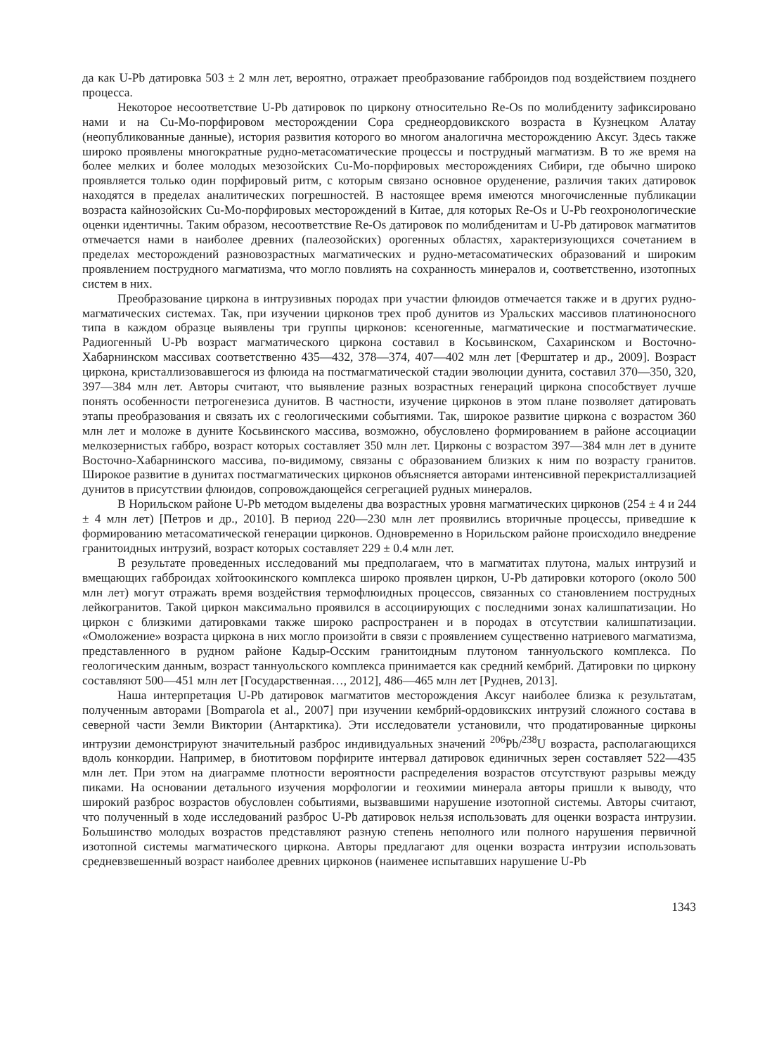да как U-Pb датировка 503 ± 2 млн лет, вероятно, отражает преобразование габброидов под воздействием позднего процесса.
Некоторое несоответствие U-Pb датировок по циркону относительно Re-Os по молибдениту зафиксировано нами и на Cu-Mo-порфировом месторождении Сора среднеордовикского возраста в Кузнецком Алатау (неопубликованные данные), история развития которого во многом аналогична месторождению Аксуг. Здесь также широко проявлены многократные рудно-метасоматические процессы и пострудный магматизм. В то же время на более мелких и более молодых мезозойских Cu-Mo-порфировых месторождениях Сибири, где обычно широко проявляется только один порфировый ритм, с которым связано основное оруденение, различия таких датировок находятся в пределах аналитических погрешностей. В настоящее время имеются многочисленные публикации возраста кайнозойских Cu-Mo-порфировых месторождений в Китае, для которых Re-Os и U-Pb геохронологические оценки идентичны. Таким образом, несоответствие Re-Os датировок по молибденитам и U-Pb датировок магматитов отмечается нами в наиболее древних (палеозойских) орогенных областях, характеризующихся сочетанием в пределах месторождений разновозрастных магматических и рудно-метасоматических образований и широким проявлением пострудного магматизма, что могло повлиять на сохранность минералов и, соответственно, изотопных систем в них.
Преобразование циркона в интрузивных породах при участии флюидов отмечается также и в других рудно-магматических системах. Так, при изучении цирконов трех проб дунитов из Уральских массивов платиноносного типа в каждом образце выявлены три группы цирконов: ксеногенные, магматические и постмагматические. Радиогенный U-Pb возраст магматического циркона составил в Косьвинском, Сахаринском и Восточно-Хабарнинском массивах соответственно 435—432, 378—374, 407—402 млн лет [Ферштатер и др., 2009]. Возраст циркона, кристаллизовавшегося из флюида на постмагматической стадии эволюции дунита, составил 370—350, 320, 397—384 млн лет. Авторы считают, что выявление разных возрастных генераций циркона способствует лучше понять особенности петрогенезиса дунитов. В частности, изучение цирконов в этом плане позволяет датировать этапы преобразования и связать их с геологическими событиями. Так, широкое развитие циркона с возрастом 360 млн лет и моложе в дуните Косьвинского массива, возможно, обусловлено формированием в районе ассоциации мелкозернистых габбро, возраст которых составляет 350 млн лет. Цирконы с возрастом 397—384 млн лет в дуните Восточно-Хабарнинского массива, по-видимому, связаны с образованием близких к ним по возрасту гранитов. Широкое развитие в дунитах постмагматических цирконов объясняется авторами интенсивной перекристаллизацией дунитов в присутствии флюидов, сопровождающейся сегрегацией рудных минералов.
В Норильском районе U-Pb методом выделены два возрастных уровня магматических цирконов (254 ± 4 и 244 ± 4 млн лет) [Петров и др., 2010]. В период 220—230 млн лет проявились вторичные процессы, приведшие к формированию метасоматической генерации цирконов. Одновременно в Норильском районе происходило внедрение гранитоидных интрузий, возраст которых составляет 229 ± 0.4 млн лет.
В результате проведенных исследований мы предполагаем, что в магматитах плутона, малых интрузий и вмещающих габброидах хойтоокинского комплекса широко проявлен циркон, U-Pb датировки которого (около 500 млн лет) могут отражать время воздействия термофлюидных процессов, связанных со становлением пострудных лейкогранитов. Такой циркон максимально проявился в ассоциирующих с последними зонах калишпатизации. Но циркон с близкими датировками также широко распространен и в породах в отсутствии калишпатизации. «Омоложение» возраста циркона в них могло произойти в связи с проявлением существенно натриевого магматизма, представленного в рудном районе Кадыр-Осским гранитоидным плутоном таннуольского комплекса. По геологическим данным, возраст таннуольского комплекса принимается как средний кембрий. Датировки по циркону составляют 500—451 млн лет [Государственная…, 2012], 486—465 млн лет [Руднев, 2013].
Наша интерпретация U-Pb датировок магматитов месторождения Аксуг наиболее близка к результатам, полученным авторами [Bomparola et al., 2007] при изучении кембрий-ордовикских интрузий сложного состава в северной части Земли Виктории (Антарктика). Эти исследователи установили, что продатированные цирконы интрузии демонстрируют значительный разброс индивидуальных значений <sup>206</sup>Pb/<sup>238</sup>U возраста, располагающихся вдоль конкордии. Например, в биотитовом порфирите интервал датировок единичных зерен составляет 522—435 млн лет. При этом на диаграмме плотности вероятности распределения возрастов отсутствуют разрывы между пиками. На основании детального изучения морфологии и геохимии минерала авторы пришли к выводу, что широкий разброс возрастов обусловлен событиями, вызвавшими нарушение изотопной системы. Авторы считают, что полученный в ходе исследований разброс U-Pb датировок нельзя использовать для оценки возраста интрузии. Большинство молодых возрастов представляют разную степень неполного или полного нарушения первичной изотопной системы магматического циркона. Авторы предлагают для оценки возраста интрузии использовать средневзвешенный возраст наиболее древних цирконов (наименее испытавших нарушение U-Pb
1343